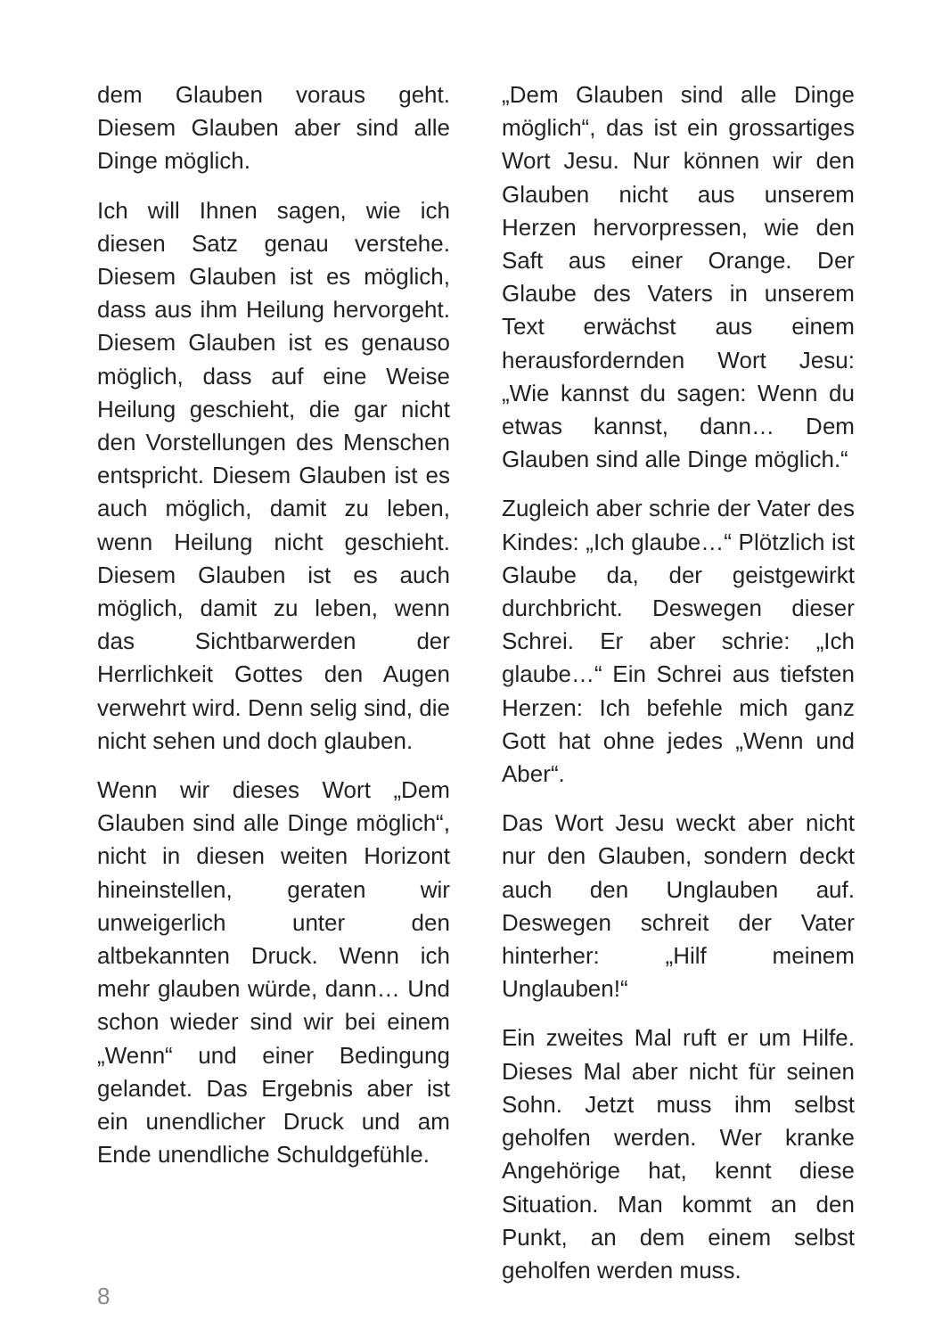dem Glauben voraus geht. Diesem Glauben aber sind alle Dinge möglich.
Ich will Ihnen sagen, wie ich diesen Satz genau verstehe. Diesem Glauben ist es möglich, dass aus ihm Heilung hervorgeht. Diesem Glauben ist es genauso möglich, dass auf eine Weise Heilung geschieht, die gar nicht den Vorstellungen des Menschen entspricht. Diesem Glauben ist es auch möglich, damit zu leben, wenn Heilung nicht geschieht. Diesem Glauben ist es auch möglich, damit zu leben, wenn das Sichtbarwerden der Herrlichkeit Gottes den Augen verwehrt wird. Denn selig sind, die nicht sehen und doch glauben.
Wenn wir dieses Wort „Dem Glauben sind alle Dinge möglich“, nicht in diesen weiten Horizont hineinstellen, geraten wir unweigerlich unter den altbekannten Druck. Wenn ich mehr glauben würde, dann… Und schon wieder sind wir bei einem „Wenn“ und einer Bedingung gelandet. Das Ergebnis aber ist ein unendlicher Druck und am Ende unendliche Schuldgefühle.
„Dem Glauben sind alle Dinge möglich“, das ist ein grossartiges Wort Jesu. Nur können wir den Glauben nicht aus unserem Herzen hervorpressen, wie den Saft aus einer Orange. Der Glaube des Vaters in unserem Text erwächst aus einem herausfordernden Wort Jesu: „Wie kannst du sagen: Wenn du etwas kannst, dann… Dem Glauben sind alle Dinge möglich.“
Zugleich aber schrie der Vater des Kindes: „Ich glaube…“ Plötzlich ist Glaube da, der geistgewirkt durchbricht. Deswegen dieser Schrei. Er aber schrie: „Ich glaube…“ Ein Schrei aus tiefsten Herzen: Ich befehle mich ganz Gott hat ohne jedes „Wenn und Aber“.
Das Wort Jesu weckt aber nicht nur den Glauben, sondern deckt auch den Unglauben auf. Deswegen schreit der Vater hinterher: „Hilf meinem Unglauben!“
Ein zweites Mal ruft er um Hilfe. Dieses Mal aber nicht für seinen Sohn. Jetzt muss ihm selbst geholfen werden. Wer kranke Angehörige hat, kennt diese Situation. Man kommt an den Punkt, an dem einem selbst geholfen werden muss.
8